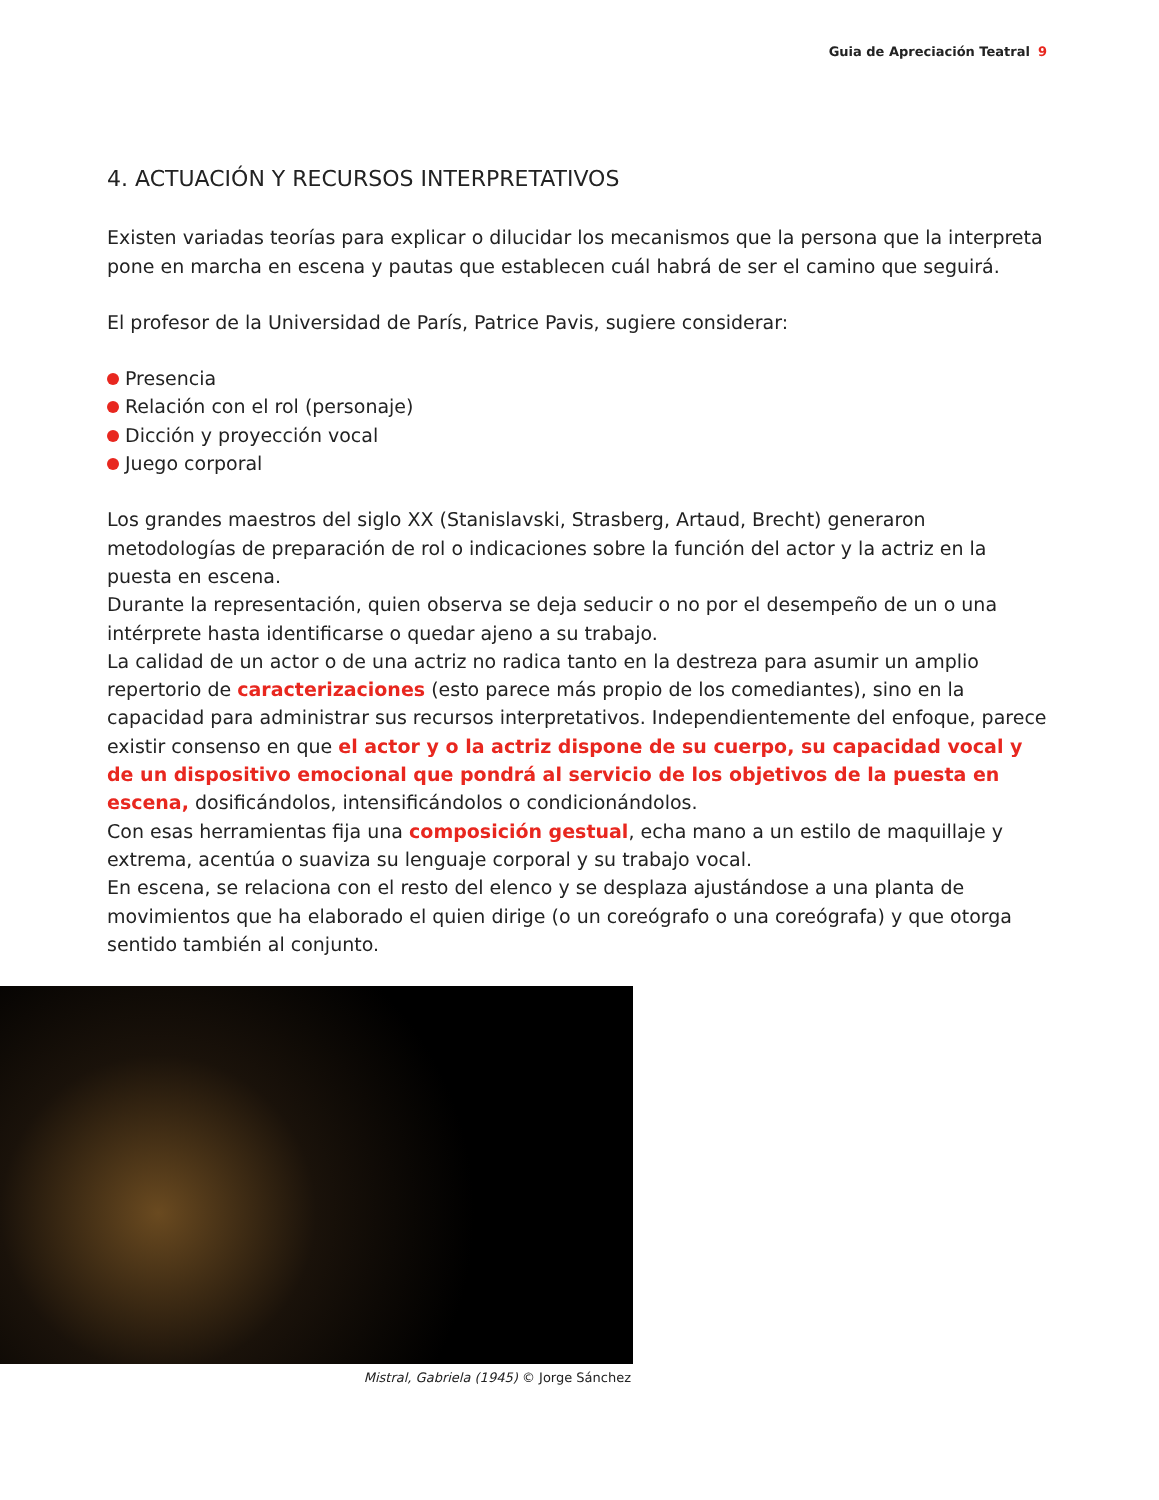Guia de Apreciación Teatral 9
4. ACTUACIÓN Y RECURSOS INTERPRETATIVOS
Existen variadas teorías para explicar o dilucidar los mecanismos que la persona que la interpreta pone en marcha en escena y pautas que establecen cuál habrá de ser el camino que seguirá.
El profesor de la Universidad de París, Patrice Pavis, sugiere considerar:
Presencia
Relación con el rol (personaje)
Dicción y proyección vocal
Juego corporal
Los grandes maestros del siglo XX (Stanislavski, Strasberg, Artaud, Brecht) generaron metodologías de preparación de rol o indicaciones sobre la función del actor y la actriz en la puesta en escena.
Durante la representación, quien observa se deja seducir o no por el desempeño de un o una intérprete hasta identificarse o quedar ajeno a su trabajo.
La calidad de un actor o de una actriz no radica tanto en la destreza para asumir un amplio repertorio de caracterizaciones (esto parece más propio de los comediantes), sino en la capacidad para administrar sus recursos interpretativos. Independientemente del enfoque, parece existir consenso en que el actor y o la actriz dispone de su cuerpo, su capacidad vocal y de un dispositivo emocional que pondrá al servicio de los objetivos de la puesta en escena, dosificándolos, intensificándolos o condicionándolos.
Con esas herramientas fija una composición gestual, echa mano a un estilo de maquillaje y extrema, acentúa o suaviza su lenguaje corporal y su trabajo vocal.
En escena, se relaciona con el resto del elenco y se desplaza ajustándose a una planta de movimientos que ha elaborado el quien dirige (o un coreógrafo o una coreógrafa) y que otorga sentido también al conjunto.
Mistral, Gabriela (1945) © Jorge Sánchez